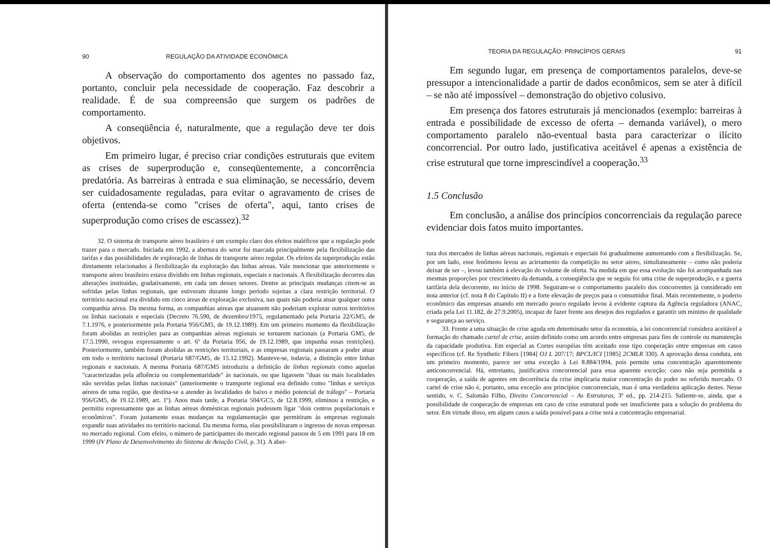90 REGULAÇÃO DA ATIVIDADE ECONÔMICA
A observação do comportamento dos agentes no passado faz, portanto, concluir pela necessidade de cooperação. Faz descobrir a realidade. É de sua compreensão que surgem os padrões de comportamento.
A conseqüência é, naturalmente, que a regulação deve ter dois objetivos.
Em primeiro lugar, é preciso criar condições estruturais que evitem as crises de superprodução e, conseqüentemente, a concorrência predatória. As barreiras à entrada e sua eliminação, se necessário, devem ser cuidadosamente reguladas, para evitar o agravamento de crises de oferta (entenda-se como "crises de oferta", aqui, tanto crises de superprodução como crises de escassez).<sup>32</sup>
32. O sistema de transporte aéreo brasileiro é um exemplo claro dos efeitos maléficos que a regulação pode trazer para o mercado. Iniciada em 1992, a abertura do setor foi marcada principalmente pela flexibilização das tarifas e das possibilidades de exploração de linhas de transporte aéreo regular. Os efeitos da superprodução estão diretamente relacionados à flexibilização da exploração das linhas aéreas. Vale mencionar que anteriormente o transporte aéreo brasileiro estava dividido em linhas regionais, especiais e nacionais. A flexibilização decorreu das alterações instituídas, gradativamente, em cada um desses setores. Dentre as principais mudanças citem-se as sofridas pelas linhas regionais, que estiveram durante longo período sujeitas a clara restrição territorial. O território nacional era dividido em cinco áreas de exploração exclusiva, nas quais não poderia atuar qualquer outra companhia aérea. Da mesma forma, as companhias aéreas que atuassem não poderiam explorar outros territórios ou linhas nacionais e especiais (Decreto 76.590, de dezembro/1975, regulamentado pela Portaria 22/GM5, de 7.1.1976, e posteriormente pela Portaria 956/GM5, de 19.12.1989). Em um primeiro momento da flexibilização foram abolidas as restrições para as companhias aéreas regionais se tornarem nacionais (a Portaria GM5, de 17.5.1990, revogou expressamente o art. 6º da Portaria 956, de 19.12.1989, que impunha essas restrições). Posteriormente, também foram abolidas as restrições territoriais, e as empresas regionais passaram a poder atuar em todo o território nacional (Portaria 687/GM5, de 15.12.1992). Manteve-se, todavia, a distinção entre linhas regionais e nacionais. A mesma Portaria 687/GM5 introduziu a definição de linhas regionais como aquelas "caracterizadas pela afluência ou complementaridade" às nacionais, ou que ligassem "duas ou mais localidades não servidas pelas linhas nacionais" (anteriormente o transporte regional era definido como "linhas e serviços aéreos de uma região, que destina-se a atender às localidades de baixo e médio potencial de tráfego" – Portaria 956/GM5, de 19.12.1989, art. 1º). Anos mais tarde, a Portaria 504/GC5, de 12.8.1999, eliminou a restrição, e permitiu expressamente que as linhas aéreas domésticas regionais pudessem ligar "dois centros populacionais e econômicos". Foram justamente essas mudanças na regulamentação que permitiram às empresas regionais expandir suas atividades no território nacional. Da mesma forma, elas possibilitaram o ingresso de novas empresas no mercado regional. Com efeito, o número de participantes do mercado regional passou de 5 em 1991 para 18 em 1999 (IV Plano de Desenvolvimento do Sistema de Aviação Civil, p. 31). A aber-
TEORIA DA REGULAÇÃO: PRINCÍPIOS GERAIS 91
Em segundo lugar, em presença de comportamentos paralelos, deve-se pressupor a intencionalidade a partir de dados econômicos, sem se ater à difícil – se não até impossível – demonstração do objetivo colusivo.
Em presença dos fatores estruturais já mencionados (exemplo: barreiras à entrada e possibilidade de excesso de oferta – demanda variável), o mero comportamento paralelo não-eventual basta para caracterizar o ilícito concorrencial. Por outro lado, justificativa aceitável é apenas a existência de crise estrutural que torne imprescindível a cooperação.<sup>33</sup>
1.5 Conclusão
Em conclusão, a análise dos princípios concorrenciais da regulação parece evidenciar dois fatos muito importantes.
tura dos mercados de linhas aéreas nacionais, regionais e especiais foi gradualmente aumentando com a flexibilização. Se, por um lado, esse fenômeno levou ao acirramento da competição no setor aéreo, simultaneamente – como não poderia deixar de ser –, levou também à elevação do volume de oferta. Na medida em que essa evolução não foi acompanhada nas mesmas proporções por crescimento da demanda, a conseqüência que se seguiu foi uma crise de superprodução, e a guerra tarifária dela decorrente, no início de 1998. Seguiram-se o comportamento paralelo dos concorrentes já considerado em nota anterior (cf. nota 8 do Capítulo II) e a forte elevação de preços para o consumidor final. Mais recentemente, o poderio econômico das empresas atuando em mercado pouco regulado levou à evidente captura da Agência reguladora (ANAC, criada pela Lei 11.182, de 27.9.2005), incapaz de fazer frente aos desejos dos regulados e garantir um mínimo de qualidade e segurança ao serviço.
33. Frente a uma situação de crise aguda em determinado setor da economia, a lei concorrencial considera aceitável a formação do chamado cartel de crise, assim definido como um acordo entre empresas para fins de controle ou manutenção da capacidade produtiva. Em especial as Cortes européias têm aceitado esse tipo cooperação entre empresas em casos específicos (cf. Re Synthetic Fibers [1984] OJ L 207/17; BPCL/ICI [1985] 2CMLR 330). A aprovação dessa conduta, em um primeiro momento, parece ser uma exceção à Lei 8.884/1994, pois permite uma concentração aparentemente anticoncorrencial. Há, entretanto, justificativa concorrencial para essa aparente exceção: caso não seja permitida a cooperação, a saída de agentes em decorrência da crise implicaria maior concentração do poder no referido mercado. O cartel de crise não é, portanto, uma exceção aos princípios concorrenciais, mas é uma verdadeira aplicação destes. Nesse sentido, v. C. Salomão Filho, Direito Concorrencial – As Estruturas, 3ª ed., pp. 214-215. Saliente-se, ainda, que a possibilidade de cooperação de empresas em caso de crise estrutural pode ser insuficiente para a solução do problema do setor. Em virtude disso, em alguns casos a saída possível para a crise será a concentração empresarial.